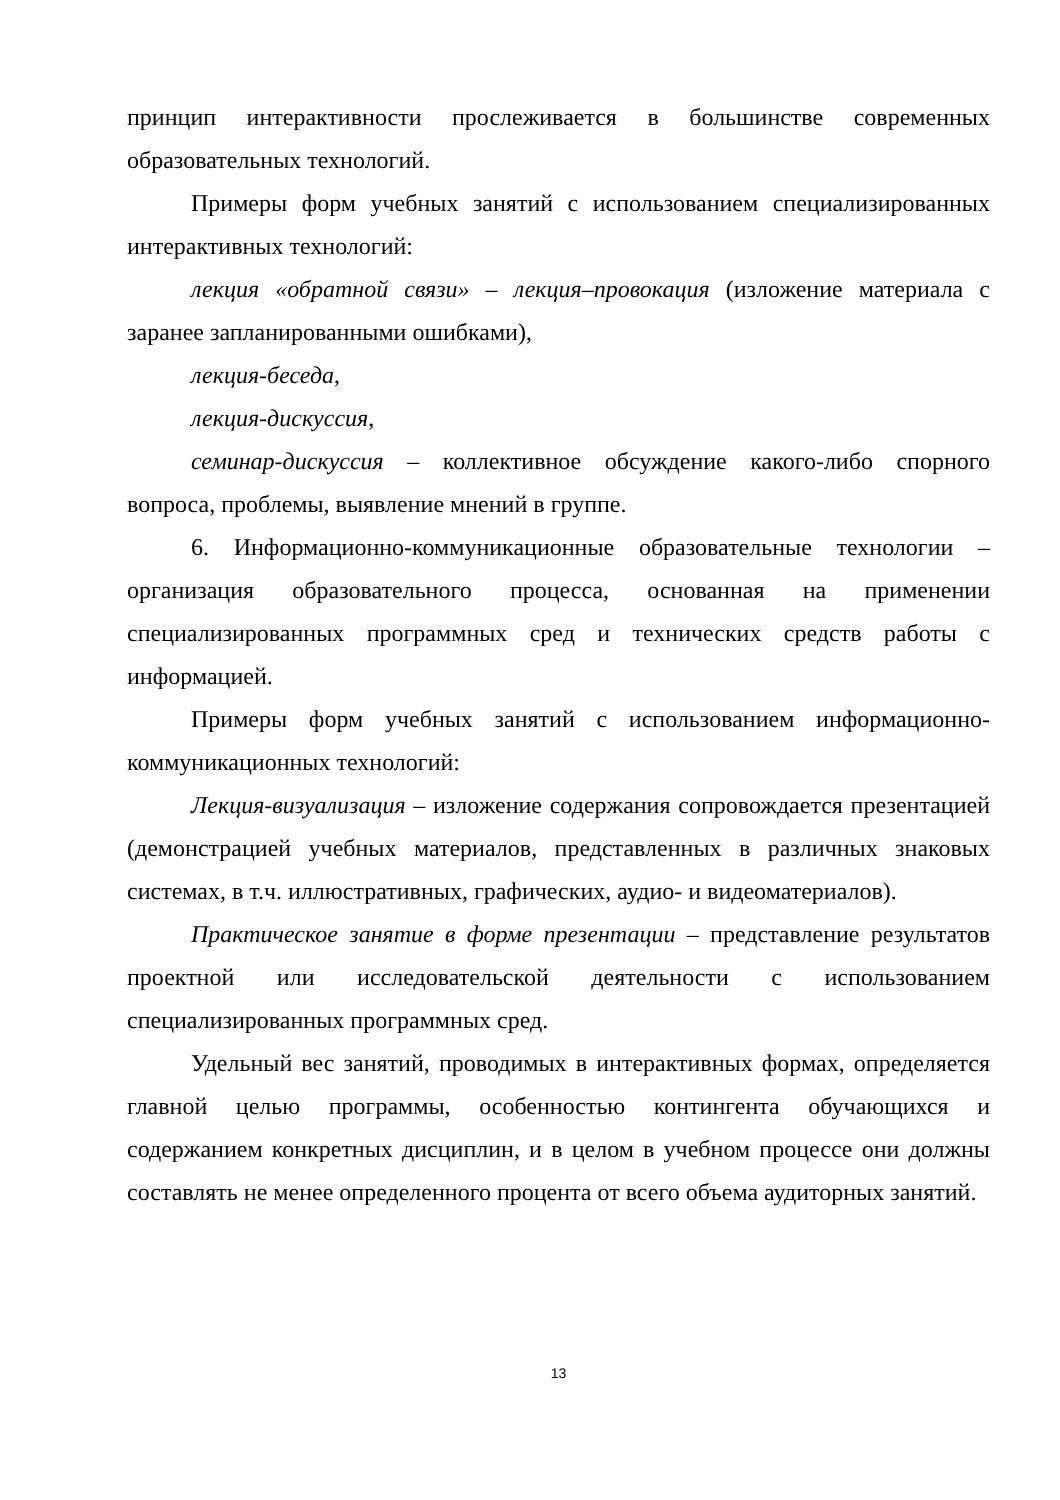принцип интерактивности прослеживается в большинстве современных образовательных технологий.
Примеры форм учебных занятий с использованием специализированных интерактивных технологий:
лекция «обратной связи» – лекция–провокация (изложение материала с заранее запланированными ошибками),
лекция-беседа,
лекция-дискуссия,
семинар-дискуссия – коллективное обсуждение какого-либо спорного вопроса, проблемы, выявление мнений в группе.
6. Информационно-коммуникационные образовательные технологии – организация образовательного процесса, основанная на применении специализированных программных сред и технических средств работы с информацией.
Примеры форм учебных занятий с использованием информационно-коммуникационных технологий:
Лекция-визуализация – изложение содержания сопровождается презентацией (демонстрацией учебных материалов, представленных в различных знаковых системах, в т.ч. иллюстративных, графических, аудио- и видеоматериалов).
Практическое занятие в форме презентации – представление результатов проектной или исследовательской деятельности с использованием специализированных программных сред.
Удельный вес занятий, проводимых в интерактивных формах, определяется главной целью программы, особенностью контингента обучающихся и содержанием конкретных дисциплин, и в целом в учебном процессе они должны составлять не менее определенного процента от всего объема аудиторных занятий.
13